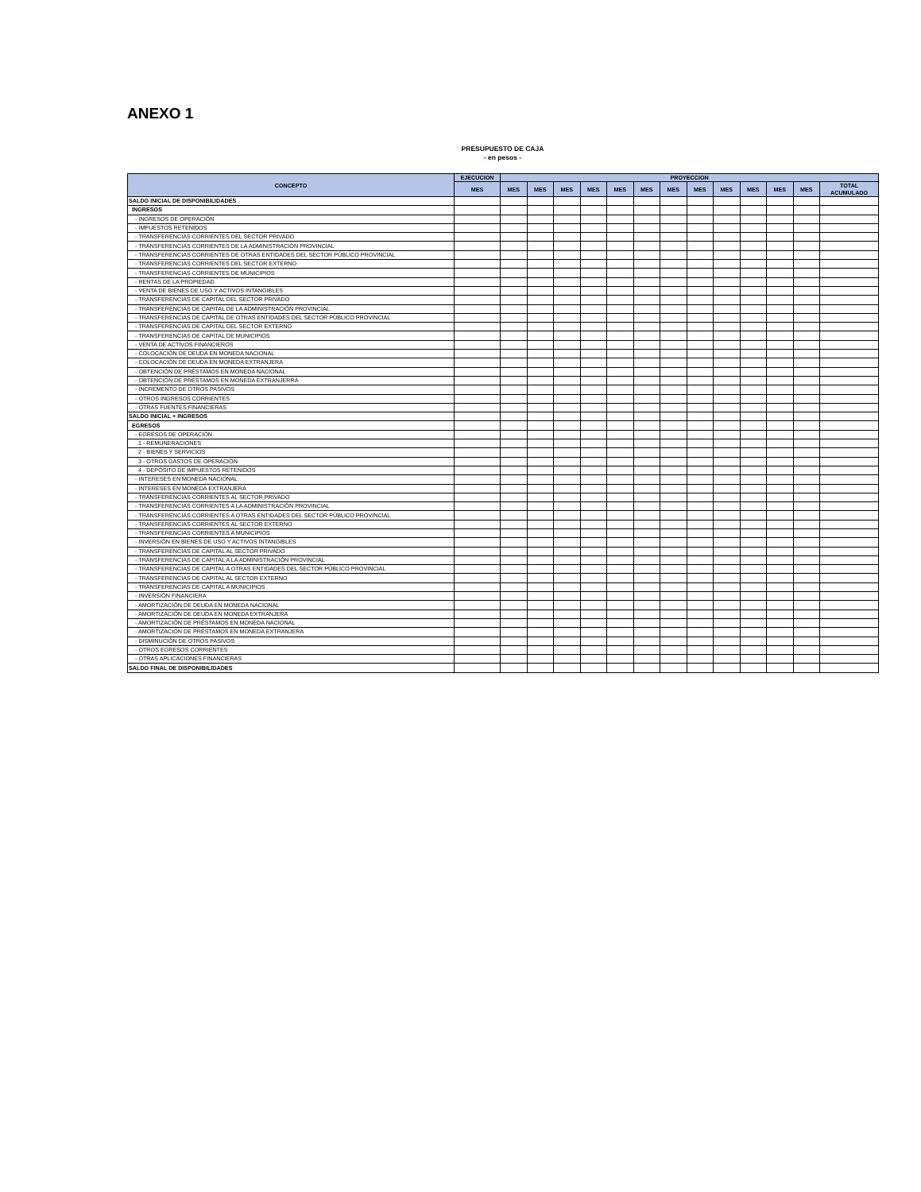ANEXO 1
PRESUPUESTO DE CAJA
- en pesos -
| CONCEPTO | EJECUCION | PROYECCION | | | | | | | | | | | | |
| --- | --- | --- | --- | --- | --- | --- | --- | --- | --- | --- | --- | --- | --- | --- |
| | MES | MES | MES | MES | MES | MES | MES | MES | MES | MES | MES | MES | MES | TOTAL ACUMULADO |
| SALDO INICIAL DE DISPONIBILIDADES | | | | | | | | | | | | | | |
| INGRESOS | | | | | | | | | | | | | | |
| - INGRESOS DE OPERACIÓN | | | | | | | | | | | | | | |
| - IMPUESTOS RETENIDOS | | | | | | | | | | | | | | |
| - TRANSFERENCIAS CORRIENTES DEL SECTOR PRIVADO | | | | | | | | | | | | | | |
| - TRANSFERENCIAS CORRIENTES DE LA ADMINISTRACIÓN PROVINCIAL | | | | | | | | | | | | | | |
| - TRANSFERENCIAS CORRIENTES DE OTRAS ENTIDADES DEL SECTOR PÚBLICO PROVINCIAL | | | | | | | | | | | | | | |
| - TRANSFERENCIAS CORRIENTES DEL SECTOR EXTERNO | | | | | | | | | | | | | | |
| - TRANSFERENCIAS CORRIENTES DE MUNICIPIOS | | | | | | | | | | | | | | |
| - RENTAS DE LA PROPIEDAD | | | | | | | | | | | | | | |
| - VENTA DE BIENES DE USO Y ACTIVOS INTANGIBLES | | | | | | | | | | | | | | |
| - TRANSFERENCIAS DE CAPITAL DEL SECTOR PRIVADO | | | | | | | | | | | | | | |
| - TRANSFERENCIAS DE CAPITAL DE LA ADMINISTRACIÓN PROVINCIAL | | | | | | | | | | | | | | |
| - TRANSFERENCIAS DE CAPITAL DE OTRAS ENTIDADES DEL SECTOR PÚBLICO PROVINCIAL | | | | | | | | | | | | | | |
| - TRANSFERENCIAS DE CAPITAL DEL SECTOR EXTERNO | | | | | | | | | | | | | | |
| - TRANSFERENCIAS DE CAPITAL DE MUNICIPIOS | | | | | | | | | | | | | | |
| - VENTA DE ACTIVOS FINANCIEROS | | | | | | | | | | | | | | |
| - COLOCACIÓN DE DEUDA EN MONEDA NACIONAL | | | | | | | | | | | | | | |
| - COLOCACIÓN DE DEUDA EN MONEDA EXTRANJERA | | | | | | | | | | | | | | |
| - OBTENCIÓN DE PRÉSTAMOS EN MONEDA NACIONAL | | | | | | | | | | | | | | |
| - OBTENCIÓN DE PRÉSTAMOS EN MONEDA EXTRANJERRA | | | | | | | | | | | | | | |
| - INCREMENTO DE OTROS PASIVOS | | | | | | | | | | | | | | |
| - OTROS INGRESOS CORRIENTES | | | | | | | | | | | | | | |
| - OTRAS FUENTES FINANCIERAS | | | | | | | | | | | | | | |
| SALDO INICIAL + INGRESOS | | | | | | | | | | | | | | |
| EGRESOS | | | | | | | | | | | | | | |
| - EGRESOS DE OPERACIÓN | | | | | | | | | | | | | | |
| 1 - REMUNERACIONES | | | | | | | | | | | | | | |
| 2 - BIENES Y SERVICIOS | | | | | | | | | | | | | | |
| 3 - OTROS GASTOS DE OPERACIÓN | | | | | | | | | | | | | | |
| 4 - DEPÓSITO DE IMPUESTOS RETENIDOS | | | | | | | | | | | | | | |
| - INTERESES EN MONEDA NACIONAL | | | | | | | | | | | | | | |
| - INTERESES EN MONEDA EXTRANJERA | | | | | | | | | | | | | | |
| - TRANSFERENCIAS CORRIENTES AL SECTOR PRIVADO | | | | | | | | | | | | | | |
| - TRANSFERENCIAS CORRIENTES A LA ADMINISTRACIÓN PROVINCIAL | | | | | | | | | | | | | | |
| - TRANSFERENCIAS CORRIENTES A OTRAS ENTIDADES DEL SECTOR PÚBLICO PROVINCIAL | | | | | | | | | | | | | | |
| - TRANSFERENCIAS CORRIENTES AL SECTOR EXTERNO | | | | | | | | | | | | | | |
| - TRANSFERENCIAS CORRIENTES A MUNICIPIOS | | | | | | | | | | | | | | |
| - INVERSIÓN EN BIENES DE USO Y ACTIVOS INTANGIBLES | | | | | | | | | | | | | | |
| - TRANSFERENCIAS DE CAPITAL AL SECTOR PRIVADO | | | | | | | | | | | | | | |
| - TRANSFERENCIAS DE CAPITAL A LA ADMINISTRACIÓN PROVINCIAL | | | | | | | | | | | | | | |
| - TRANSFERENCIAS DE CAPITAL A OTRAS ENTIDADES DEL SECTOR PÚBLICO PROVINCIAL | | | | | | | | | | | | | | |
| - TRANSFERENCIAS DE CAPITAL AL SECTOR EXTERNO | | | | | | | | | | | | | | |
| - TRANSFERENCIAS DE CAPITAL A MUNICIPIOS | | | | | | | | | | | | | | |
| - INVERSIÓN FINANCIERA | | | | | | | | | | | | | | |
| - AMORTIZACIÓN DE DEUDA EN MONEDA NACIONAL | | | | | | | | | | | | | | |
| - AMORTIZACIÓN DE DEUDA EN MONEDA EXTRANJERA | | | | | | | | | | | | | | |
| - AMORTIZACIÓN DE PRÉSTAMOS EN MONEDA NACIONAL | | | | | | | | | | | | | | |
| - AMORTIZACIÓN DE PRÉSTAMOS EN MONEDA EXTRANJERA | | | | | | | | | | | | | | |
| - DISMINUCIÓN DE OTROS PASIVOS | | | | | | | | | | | | | | |
| - OTROS EGRESOS CORRIENTES | | | | | | | | | | | | | | |
| - OTRAS APLICACIONES FINANCIERAS | | | | | | | | | | | | | | |
| SALDO FINAL DE DISPONIBILIDADES | | | | | | | | | | | | | | |